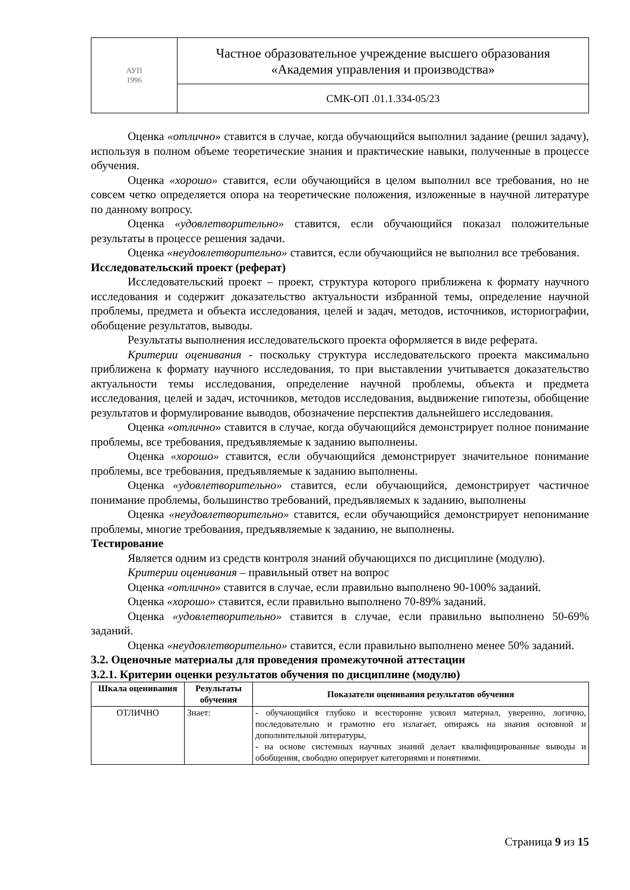| АУП 1996 | Частное образовательное учреждение высшего образования «Академия управления и производства» |
| | СМК-ОП .01.1.334-05/23 |
Оценка «отлично» ставится в случае, когда обучающийся выполнил задание (решил задачу), используя в полном объеме теоретические знания и практические навыки, полученные в процессе обучения.
Оценка «хорошо» ставится, если обучающийся в целом выполнил все требования, но не совсем четко определяется опора на теоретические положения, изложенные в научной литературе по данному вопросу.
Оценка «удовлетворительно» ставится, если обучающийся показал положительные результаты в процессе решения задачи.
Оценка «неудовлетворительно» ставится, если обучающийся не выполнил все требования.
Исследовательский проект (реферат)
Исследовательский проект – проект, структура которого приближена к формату научного исследования и содержит доказательство актуальности избранной темы, определение научной проблемы, предмета и объекта исследования, целей и задач, методов, источников, историографии, обобщение результатов, выводы.
Результаты выполнения исследовательского проекта оформляется в виде реферата.
Критерии оценивания - поскольку структура исследовательского проекта максимально приближена к формату научного исследования, то при выставлении учитывается доказательство актуальности темы исследования, определение научной проблемы, объекта и предмета исследования, целей и задач, источников, методов исследования, выдвижение гипотезы, обобщение результатов и формулирование выводов, обозначение перспектив дальнейшего исследования.
Оценка «отлично» ставится в случае, когда обучающийся демонстрирует полное понимание проблемы, все требования, предъявляемые к заданию выполнены.
Оценка «хорошо» ставится, если обучающийся демонстрирует значительное понимание проблемы, все требования, предъявляемые к заданию выполнены.
Оценка «удовлетворительно» ставится, если обучающийся, демонстрирует частичное понимание проблемы, большинство требований, предъявляемых к заданию, выполнены
Оценка «неудовлетворительно» ставится, если обучающийся демонстрирует непонимание проблемы, многие требования, предъявляемые к заданию, не выполнены.
Тестирование
Является одним из средств контроля знаний обучающихся по дисциплине (модулю).
Критерии оценивания – правильный ответ на вопрос
Оценка «отлично» ставится в случае, если правильно выполнено 90-100% заданий.
Оценка «хорошо» ставится, если правильно выполнено 70-89% заданий.
Оценка «удовлетворительно» ставится в случае, если правильно выполнено 50-69% заданий.
Оценка «неудовлетворительно» ставится, если правильно выполнено менее 50% заданий.
3.2. Оценочные материалы для проведения промежуточной аттестации
3.2.1. Критерии оценки результатов обучения по дисциплине (модулю)
| Шкала оценивания | Результаты обучения | Показатели оценивания результатов обучения |
| --- | --- | --- |
| ОТЛИЧНО | Знает: | - обучающийся глубоко и всесторонне усвоил материал, уверенно, логично, последовательно и грамотно его излагает, опираясь на знания основной и дополнительной литературы, - на основе системных научных знаний делает квалифицированные выводы и обобщения, свободно оперирует категориями и понятиями. |
Страница 9 из 15